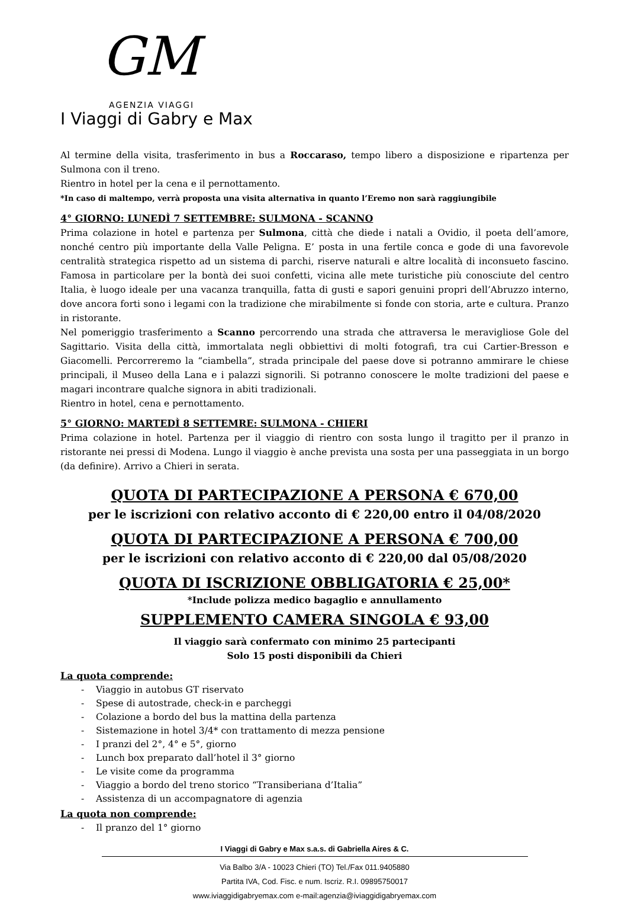GM
AGENZIA VIAGGI
I Viaggi di Gabry e Max
Al termine della visita, trasferimento in bus a Roccaraso, tempo libero a disposizione e ripartenza per Sulmona con il treno.
Rientro in hotel per la cena e il pernottamento.
*In caso di maltempo, verrà proposta una visita alternativa in quanto l’Eremo non sarà raggiungibile
4° GIORNO: LUNEDÌ 7 SETTEMBRE: SULMONA - SCANNO
Prima colazione in hotel e partenza per Sulmona, città che diede i natali a Ovidio, il poeta dell’amore, nonché centro più importante della Valle Peligna. E’ posta in una fertile conca e gode di una favorevole centralità strategica rispetto ad un sistema di parchi, riserve naturali e altre località di inconsueto fascino. Famosa in particolare per la bontà dei suoi confetti, vicina alle mete turistiche più conosciute del centro Italia, è luogo ideale per una vacanza tranquilla, fatta di gusti e sapori genuini propri dell’Abruzzo interno, dove ancora forti sono i legami con la tradizione che mirabilmente si fonde con storia, arte e cultura. Pranzo in ristorante.
Nel pomeriggio trasferimento a Scanno percorrendo una strada che attraversa le meravigliose Gole del Sagittario. Visita della città, immortalata negli obbiettivi di molti fotografi, tra cui Cartier-Bresson e Giacomelli. Percorreremo la “ciambella”, strada principale del paese dove si potranno ammirare le chiese principali, il Museo della Lana e i palazzi signorili. Si potranno conoscere le molte tradizioni del paese e magari incontrare qualche signora in abiti tradizionali.
Rientro in hotel, cena e pernottamento.
5° GIORNO: MARTEDÌ 8 SETTEMRE: SULMONA - CHIERI
Prima colazione in hotel. Partenza per il viaggio di rientro con sosta lungo il tragitto per il pranzo in ristorante nei pressi di Modena. Lungo il viaggio è anche prevista una sosta per una passeggiata in un borgo (da definire). Arrivo a Chieri in serata.
QUOTA DI PARTECIPAZIONE A PERSONA € 670,00
per le iscrizioni con relativo acconto di € 220,00 entro il 04/08/2020
QUOTA DI PARTECIPAZIONE A PERSONA € 700,00
per le iscrizioni con relativo acconto di € 220,00 dal 05/08/2020
QUOTA DI ISCRIZIONE OBBLIGATORIA € 25,00*
*Include polizza medico bagaglio e annullamento
SUPPLEMENTO CAMERA SINGOLA € 93,00
Il viaggio sarà confermato con minimo 25 partecipanti
Solo 15 posti disponibili da Chieri
La quota comprende:
- Viaggio in autobus GT riservato
- Spese di autostrade, check-in e parcheggi
- Colazione a bordo del bus la mattina della partenza
- Sistemazione in hotel 3/4* con trattamento di mezza pensione
- I pranzi del 2°, 4° e 5°, giorno
- Lunch box preparato dall’hotel il 3° giorno
- Le visite come da programma
- Viaggio a bordo del treno storico “Transiberiana d’Italia”
- Assistenza di un accompagnatore di agenzia
La quota non comprende:
- Il pranzo del 1° giorno
I Viaggi di Gabry e Max s.a.s. di Gabriella Aires & C.
Via Balbo 3/A - 10023 Chieri (TO) Tel./Fax 011.9405880
Partita IVA, Cod. Fisc. e num. Iscriz. R.I. 09895750017
www.iviaggidigabryemax.com e-mail:agenzia@iviaggidigabryemax.com